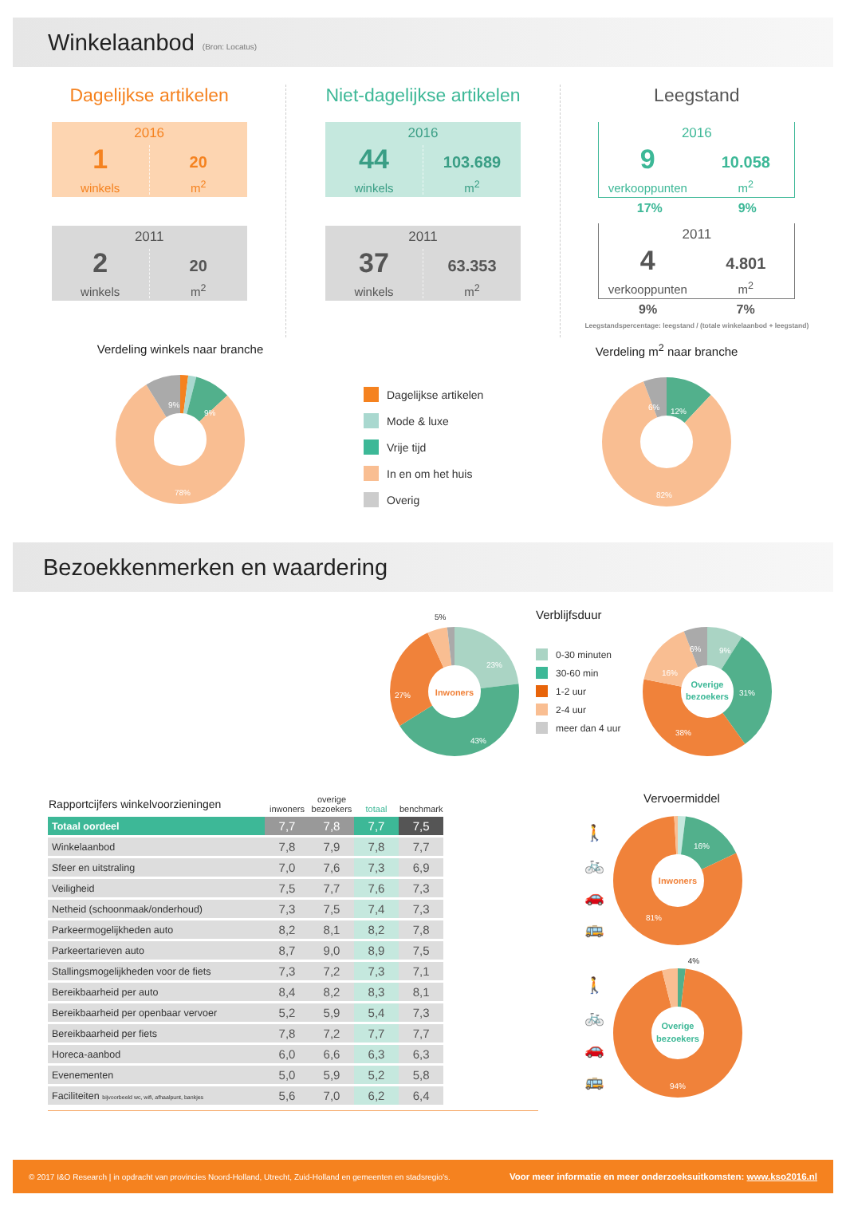Winkelaanbod
(Bron: Locatus)
Dagelijkse artikelen
2016
1
winkels
20
m<sup>2</sup>
2011
2
winkels
20
m<sup>2</sup>
Niet-dagelijkse artikelen
2016
44
winkels
103.689
m<sup>2</sup>
2011
37
winkels
63.353
m<sup>2</sup>
Leegstand
2016
9
verkooppunten
10.058
m<sup>2</sup>
17% 9%
2011
4
verkooppunten
4.801
m<sup>2</sup>
9% 7%
Leegstandspercentage: leegstand / (totale winkelaanbod + leegstand)
Verdeling winkels naar branche
9%
9%
78%
Dagelijkse artikelen
Mode & luxe
Vrije tijd
In en om het huis
Overig
Verdeling m<sup>2</sup> naar branche
6%
12%
82%
Bezoekkenmerken en waardering
5%
23%
27%
43%
Inwoners
Verblijfsduur
0-30 minuten
30-60 min
1-2 uur
2-4 uur
meer dan 4 uur
9%
6%
16%
31%
38%
Overige
bezoekers
| Rapportcijfers winkelvoorzieningen | inwoners | overige bezoekers | totaal | benchmark |
| --- | --- | --- | --- | --- |
| Totaal oordeel | 7,7 | 7,8 | 7,7 | 7,5 |
| Winkelaanbod | 7,8 | 7,9 | 7,8 | 7,7 |
| Sfeer en uitstraling | 7,0 | 7,6 | 7,3 | 6,9 |
| Veiligheid | 7,5 | 7,7 | 7,6 | 7,3 |
| Netheid (schoonmaak/onderhoud) | 7,3 | 7,5 | 7,4 | 7,3 |
| Parkeermogelijkheden auto | 8,2 | 8,1 | 8,2 | 7,8 |
| Parkeertarieven auto | 8,7 | 9,0 | 8,9 | 7,5 |
| Stallingsmogelijkheden voor de fiets | 7,3 | 7,2 | 7,3 | 7,1 |
| Bereikbaarheid per auto | 8,4 | 8,2 | 8,3 | 8,1 |
| Bereikbaarheid per openbaar vervoer | 5,2 | 5,9 | 5,4 | 7,3 |
| Bereikbaarheid per fiets | 7,8 | 7,2 | 7,7 | 7,7 |
| Horeca-aanbod | 6,0 | 6,6 | 6,3 | 6,3 |
| Evenementen | 5,0 | 5,9 | 5,2 | 5,8 |
| Faciliteiten bijvoorbeeld wc, wifi, afhaalpunt, bankjes | 5,6 | 7,0 | 6,2 | 6,4 |
Vervoermiddel
🚶
🚲
🚗
🚌
16%
81%
Inwoners
4%
🚶
🚲
🚗
🚌
Overige
bezoekers
94%
© 2017 I&O Research | in opdracht van provincies Noord-Holland, Utrecht, Zuid-Holland en gemeenten en stadsregio's. Voor meer informatie en meer onderzoeksuitkomsten: www.kso2016.nl